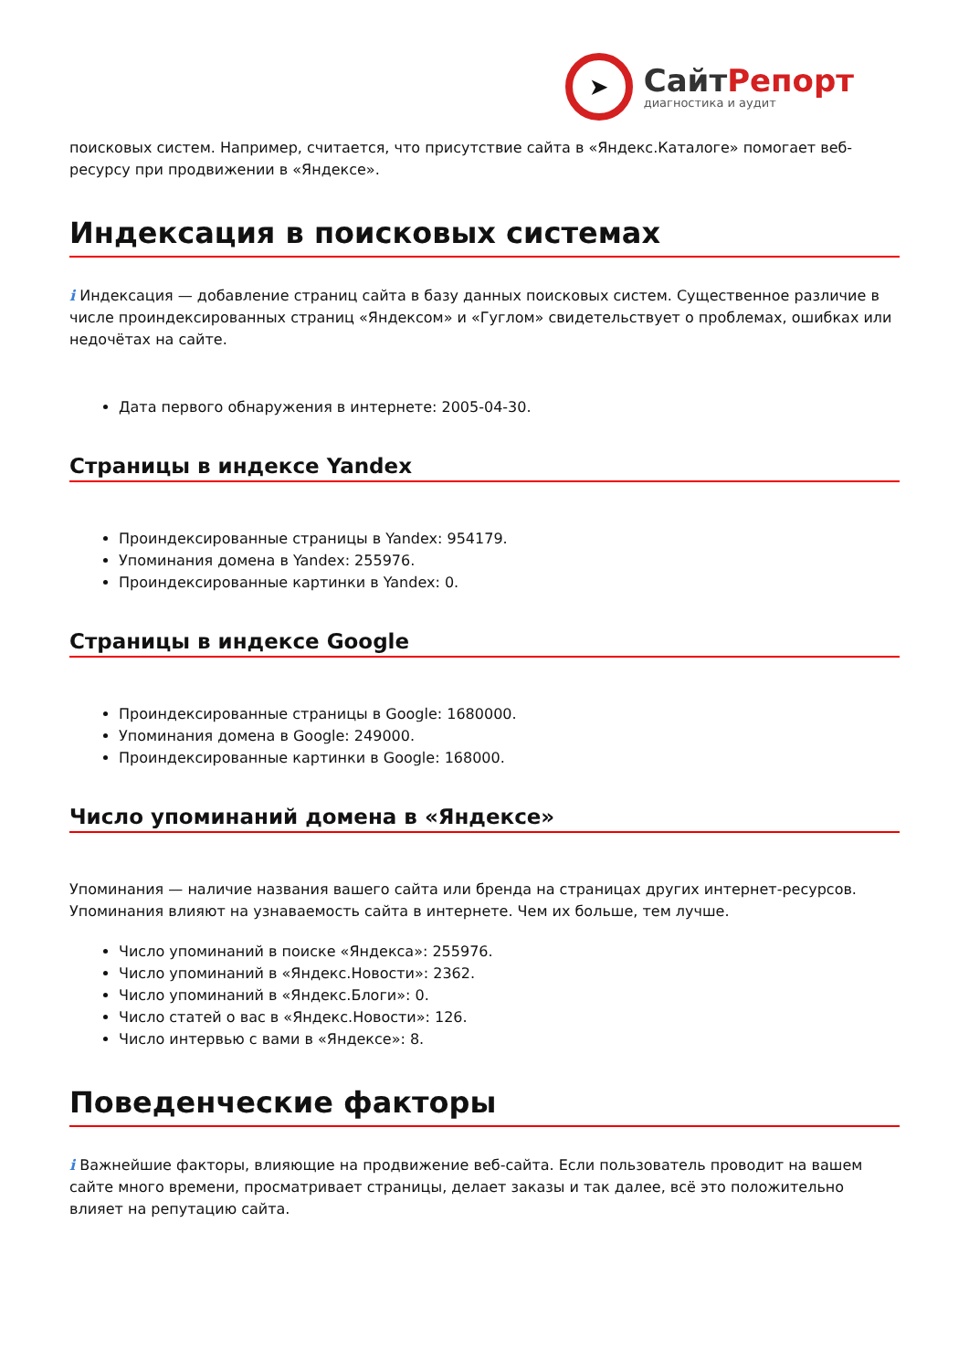➤
СайтРепорт
диагностика и аудит
поисковых систем. Например, считается, что присутствие сайта в «Яндекс.Каталоге» помогает веб-ресурсу при продвижении в «Яндексе».
Индексация в поисковых системах
i Индексация — добавление страниц сайта в базу данных поисковых систем. Существенное различие в числе проиндексированных страниц «Яндексом» и «Гуглом» свидетельствует о проблемах, ошибках или недочётах на сайте.
Дата первого обнаружения в интернете: 2005-04-30.
Страницы в индексе Yandex
Проиндексированные страницы в Yandex: 954179.
Упоминания домена в Yandex: 255976.
Проиндексированные картинки в Yandex: 0.
Страницы в индексе Google
Проиндексированные страницы в Google: 1680000.
Упоминания домена в Google: 249000.
Проиндексированные картинки в Google: 168000.
Число упоминаний домена в «Яндексе»
Упоминания — наличие названия вашего сайта или бренда на страницах других интернет-ресурсов. Упоминания влияют на узнаваемость сайта в интернете. Чем их больше, тем лучше.
Число упоминаний в поиске «Яндекса»: 255976.
Число упоминаний в «Яндекс.Новости»: 2362.
Число упоминаний в «Яндекс.Блоги»: 0.
Число статей о вас в «Яндекс.Новости»: 126.
Число интервью с вами в «Яндексе»: 8.
Поведенческие факторы
i Важнейшие факторы, влияющие на продвижение веб-сайта. Если пользователь проводит на вашем сайте много времени, просматривает страницы, делает заказы и так далее, всё это положительно влияет на репутацию сайта.